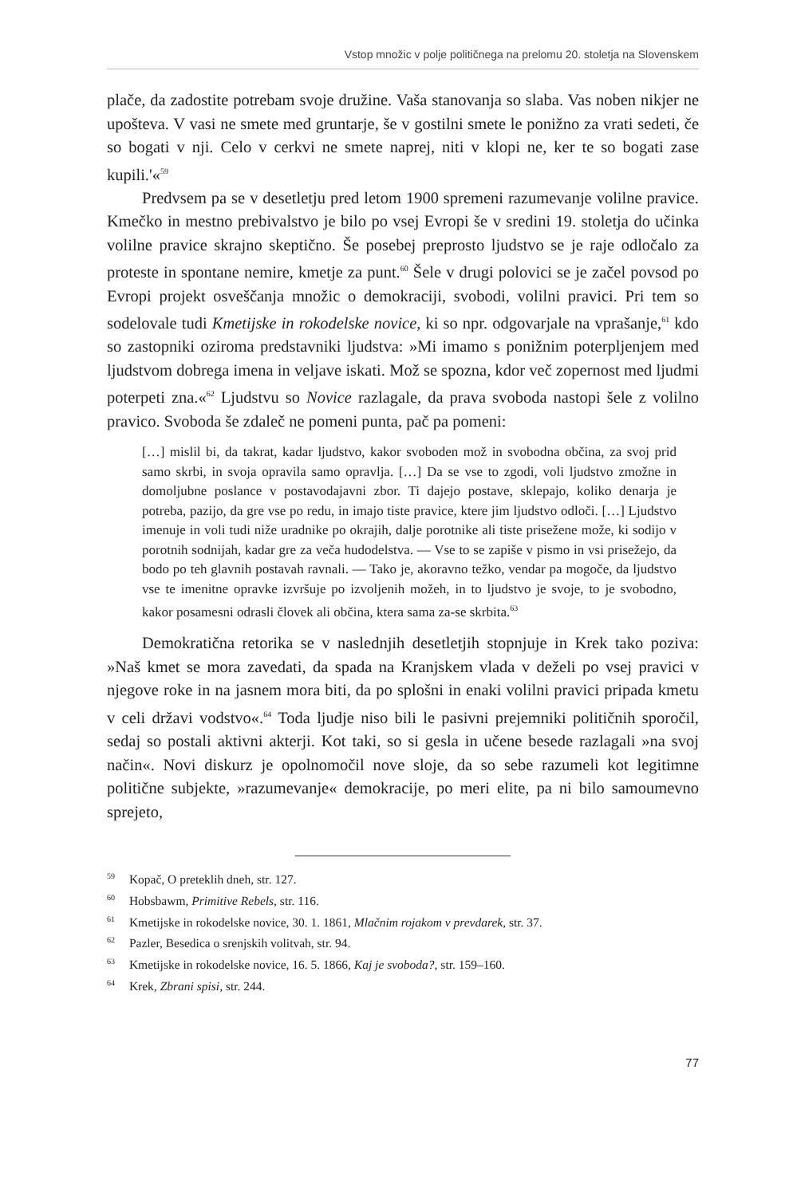Vstop množic v polje političnega na prelomu 20. stoletja na Slovenskem
plače, da zadostite potrebam svoje družine. Vaša stanovanja so slaba. Vas noben nikjer ne upošteva. V vasi ne smete med gruntarje, še v gostilni smete le ponižno za vrati sedeti, če so bogati v nji. Celo v cerkvi ne smete naprej, niti v klopi ne, ker te so bogati zase kupili.'«<sup>59</sup>
Predvsem pa se v desetletju pred letom 1900 spremeni razumevanje volilne pravice. Kmečko in mestno prebivalstvo je bilo po vsej Evropi še v sredini 19. stoletja do učinka volilne pravice skrajno skeptično. Še posebej preprosto ljudstvo se je raje odločalo za proteste in spontane nemire, kmetje za punt.<sup>60</sup> Šele v drugi polovici se je začel povsod po Evropi projekt osveščanja množic o demokraciji, svobodi, volilni pravici. Pri tem so sodelovale tudi Kmetijske in rokodelske novice, ki so npr. odgovarjale na vprašanje,<sup>61</sup> kdo so zastopniki oziroma predstavniki ljudstva: »Mi imamo s ponižnim poterpljenjem med ljudstvom dobrega imena in veljave iskati. Mož se spozna, kdor več zopernost med ljudmi poterpeti zna.«<sup>62</sup> Ljudstvu so Novice razlagale, da prava svoboda nastopi šele z volilno pravico. Svoboda še zdaleč ne pomeni punta, pač pa pomeni:
[…] mislil bi, da takrat, kadar ljudstvo, kakor svoboden mož in svobodna občina, za svoj prid samo skrbi, in svoja opravila samo opravlja. […] Da se vse to zgodi, voli ljudstvo zmožne in domoljubne poslance v postavodajavni zbor. Ti dajejo postave, sklepajo, koliko denarja je potreba, pazijo, da gre vse po redu, in imajo tiste pravice, ktere jim ljudstvo odloči. […] Ljudstvo imenuje in voli tudi niže uradnike po okrajih, dalje porotnike ali tiste priseženе može, ki sodijo v porotnih sodnijah, kadar gre za veča hudodelstva. — Vse to se zapiše v pismo in vsi prisežejo, da bodo po teh glavnih postavah ravnali. — Tako je, akoravno težko, vendar pa mogoče, da ljudstvo vse te imenitne opravke izvršuje po izvoljenih možeh, in to ljudstvo je svoje, to je svobodno, kakor posamesni odrasli človek ali občina, ktera sama za-se skrbita.<sup>63</sup>
Demokratična retorika se v naslednjih desetletjih stopnjuje in Krek tako poziva: »Naš kmet se mora zavedati, da spada na Kranjskem vlada v deželi po vsej pravici v njegove roke in na jasnem mora biti, da po splošni in enaki volilni pravici pripada kmetu v celi državi vodstvo«.<sup>64</sup> Toda ljudje niso bili le pasivni prejemniki političnih sporočil, sedaj so postali aktivni akterji. Kot taki, so si gesla in učene besede razlagali »na svoj način«. Novi diskurz je opolnomočil nove sloje, da so sebe razumeli kot legitimne politične subjekte, »razumevanje« demokracije, po meri elite, pa ni bilo samoumevno sprejeto,
<sup>59</sup> Kopač, O preteklih dneh, str. 127.
<sup>60</sup> Hobsbawm, Primitive Rebels, str. 116.
<sup>61</sup> Kmetijske in rokodelske novice, 30. 1. 1861, Mlačnim rojakom v prevdarek, str. 37.
<sup>62</sup> Pazler, Besedica o srenjskih volitvah, str. 94.
<sup>63</sup> Kmetijske in rokodelske novice, 16. 5. 1866, Kaj je svoboda?, str. 159–160.
<sup>64</sup> Krek, Zbrani spisi, str. 244.
77